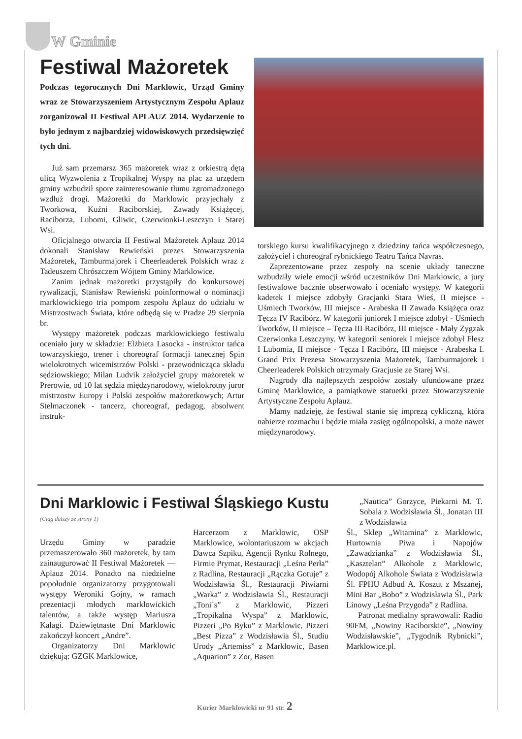W Gminie
Festiwal Mażoretek
Podczas tegorocznych Dni Marklowic, Urząd Gminy wraz ze Stowarzyszeniem Artystycznym Zespołu Aplauz zorganizował II Festiwal APLAUZ 2014. Wydarzenie to było jednym z najbardziej widowiskowych przedsięwzięć tych dni.
Już sam przemarsz 365 mażoretek wraz z orkiestrą dętą ulicą Wyzwolenia z Tropikalnej Wyspy na plac za urzędem gminy wzbudził spore zainteresowanie tłumu zgromadzonego wzdłuż drogi. Mażoretki do Marklowic przyjechały z Tworkowa, Kuźni Raciborskiej, Zawady Książęcej, Raciborza, Lubomi, Gliwic, Czerwionki-Leszczyn i Starej Wsi.
Oficjalnego otwarcia II Festiwal Mażoretek Aplauz 2014 dokonali Stanisław Rewieński prezes Stowarzyszenia Mażoretek, Tamburmajorek i Cheerleaderek Polskich wraz z Tadeuszem Chrószczem Wójtem Gminy Marklowice.
Zanim jednak mażoretki przystąpiły do konkursowej rywalizacji, Stanisław Rewieński poinformował o nominacji marklowickiego tria pompom zespołu Aplauz do udziału w Mistrzostwach Świata, które odbędą się w Pradze 29 sierpnia br.
Występy mażoretek podczas marklowickiego festiwalu oceniało jury w składzie: Elżbieta Lasocka - instruktor tańca towarzyskiego, trener i choreograf formacji tanecznej Spin wielokrotnych wicemistrzów Polski - przewodnicząca składu sędziowskiego; Milan Ludvik założyciel grupy mażoretek w Prerowie, od 10 lat sędzia międzynarodowy, wielokrotny juror mistrzostw Europy i Polski zespołów mażoretkowych; Artur Stelmaczonek - tancerz, choreograf, pedagog, absolwent instruk-
torskiego kursu kwalifikacyjnego z dziedziny tańca współczesnego, założyciel i choreograf rybnickiego Teatru Tańca Navras.
Zaprezentowane przez zespoły na scenie układy taneczne wzbudziły wiele emocji wśród uczestników Dni Marklowic, a jury festiwalowe bacznie obserwowało i oceniało występy. W kategorii kadetek I miejsce zdobyły Gracjanki Stara Wieś, II miejsce - Uśmiech Tworków, III miejsce - Arabeska II Zawada Książęca oraz Tęcza IV Racibórz. W kategorii juniorek I miejsce zdobył - Uśmiech Tworków, II miejsce – Tęcza III Racibórz, III miejsce - Mały Zygzak Czerwionka Leszczyny. W kategorii seniorek I miejsce zdobył Flesz I Lubomia, II miejsce - Tęcza I Racibórz, III miejsce - Arabeska I. Grand Prix Prezesa Stowarzyszenia Mażoretek, Tamburmajorek i Cheerleaderek Polskich otrzymały Gracjusie ze Starej Wsi.
Nagrody dla najlepszych zespołów zostały ufundowane przez Gminę Marklowice, a pamiątkowe statuetki przez Stowarzyszenie Artystyczne Zespołu Aplauz.
Mamy nadzieję, że festiwal stanie się imprezą cykliczną, która nabierze rozmachu i będzie miała zasięg ogólnopolski, a może nawet międzynarodowy.
Dni Marklowic i Festiwal Śląskiego Kustu
(Ciąg dalszy ze strony 1)
Urzędu Gminy w paradzie przemaszerowało 360 mażoretek, by tam zainaugurować II Festiwal Mażoretek — Aplauz 2014. Ponadto na niedzielne popołudnie organizatorzy przygotowali występy Weroniki Gojny, w ramach prezentacji młodych marklowickich talentów, a także występ Mariusza Kalagi. Dziewiętnaste Dni Marklowic zakończył koncert „Andre”.
Organizatorzy Dni Marklowic dziękują: GZGK Marklowice,
Harcerzom z Marklowic, OSP Marklowice, wolontariuszom w akcjach Dawca Szpiku, Agencji Rynku Rolnego, Firmie Prymat, Restauracji „Leśna Perła” z Radlina, Restauracji „Rączka Gotuje” z Wodzisławia Śl., Restauracji Piwiarni „Warka” z Wodzisławia Śl., Restauracji „Toni`s” z Marklowic, Pizzeri „Tropikalna Wyspa” z Marklowic, Pizzeri „Po Byku” z Marklowic, Pizzeri „Best Pizza” z Wodzisławia Śl., Studiu Urody „Artemiss” z Marklowic, Basen „Aquarion” z Żor, Basen
„Nautica” Gorzyce, Piekarni M. T. Sobala z Wodzisławia Śl., Jonatan III z Wodzisławia
Śl., Sklep „Witamina” z Marklowic, Hurtownia Piwa i Napojów „Zawadzianka” z Wodzisławia Śl., „Kasztelan” Alkohole z Marklowic, Wodopój Alkohole Świata z Wodzisławia Śl. FPHU Adbud A. Koszut z Mszanej, Mini Bar „Bobo” z Wodzisławia Śl., Park Linowy „Leśna Przygoda” z Radlina.
Patronat medialny sprawowali: Radio 90FM, „Nowiny Raciborskie”, „Nowiny Wodzisławskie”, „Tygodnik Rybnicki”, Marklowice.pl.
Kurier Marklowicki nr 91 str. 2